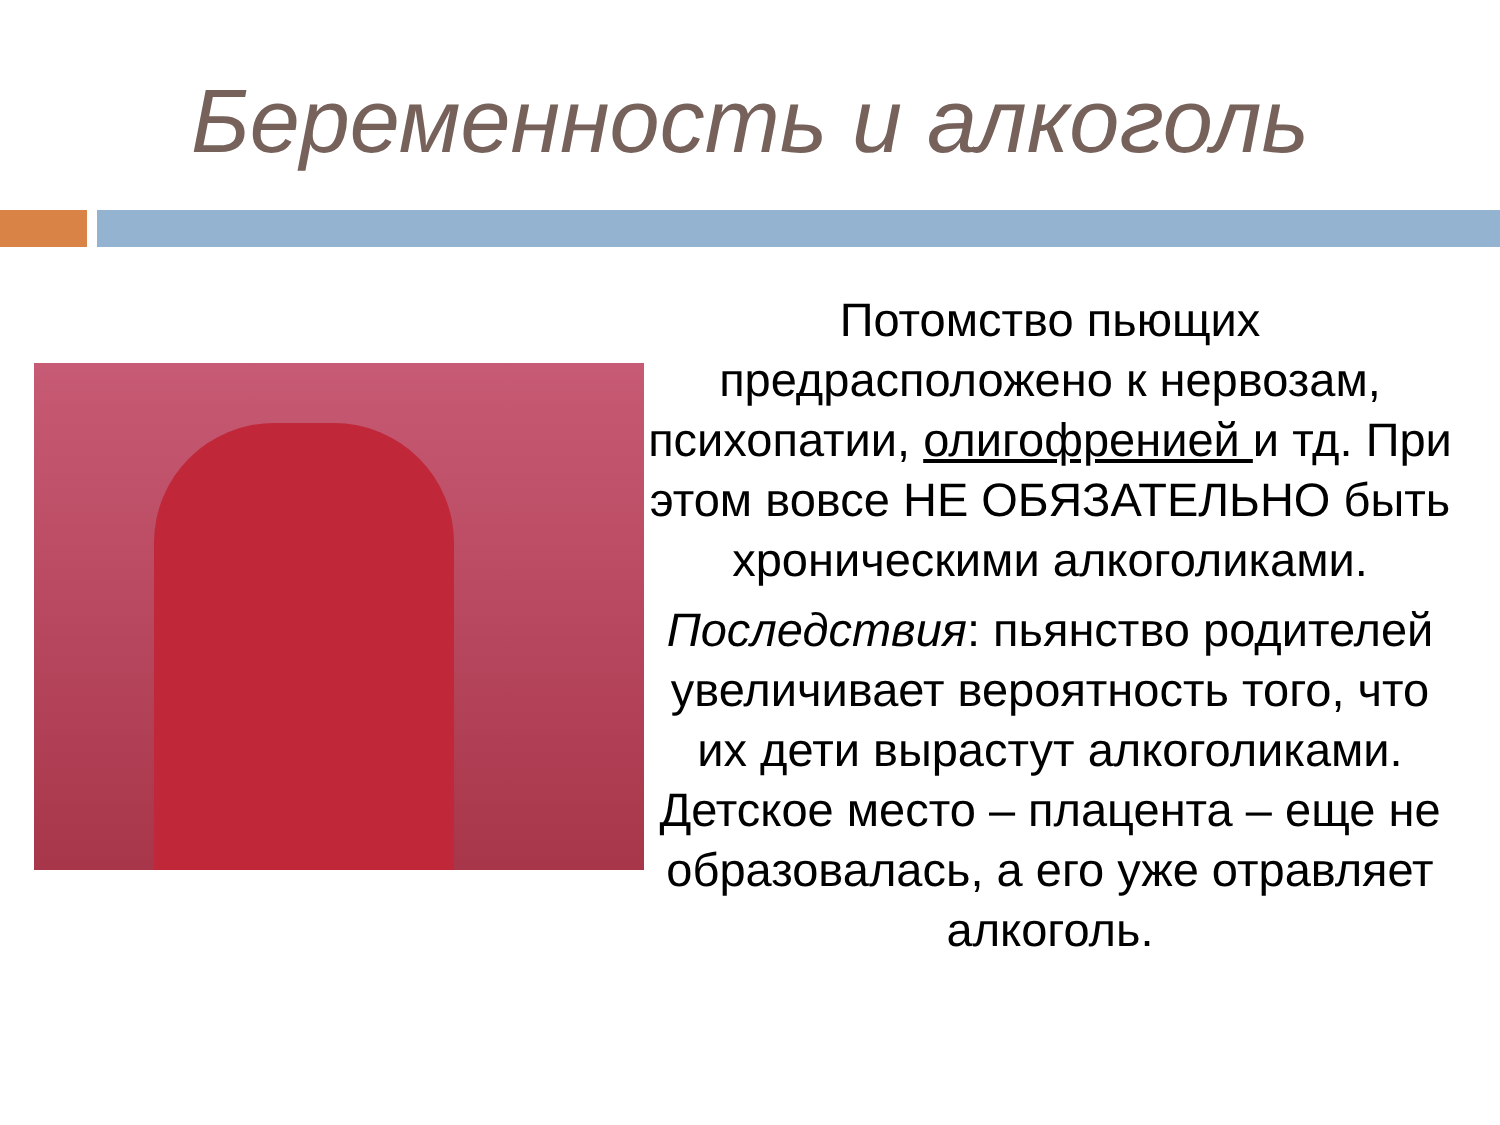Беременность и алкоголь
Потомство пьющих предрасположено к нервозам, психопатии, олигофренией и тд. При этом вовсе НЕ ОБЯЗАТЕЛЬНО быть хроническими алкоголиками.
Последствия: пьянство родителей увеличивает вероятность того, что их дети вырастут алкоголиками. Детское место – плацента – еще не образовалась, а его уже отравляет алкоголь.